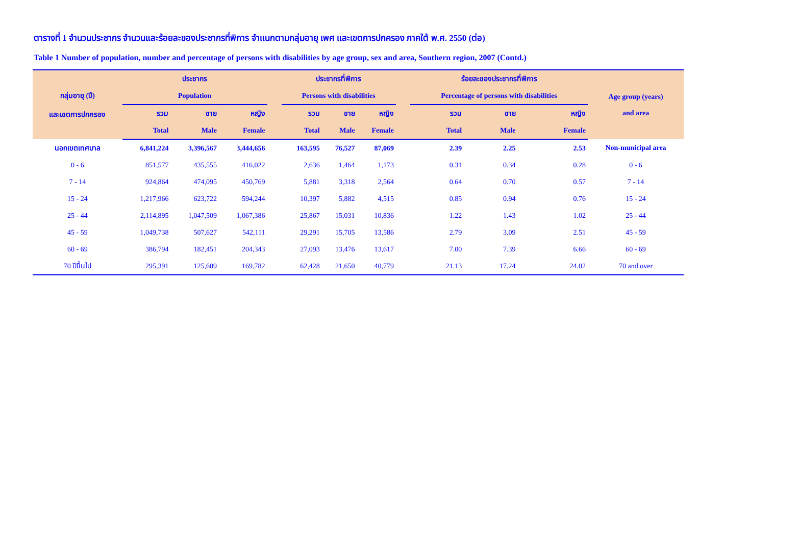ตารางที่ 1 จำนวนประชากร จำนวนและร้อยละของประชากรที่พิการ จำแนกตามกลุ่มอายุ เพศ และเขตการปกครอง ภาคใต้ พ.ศ. 2550 (ต่อ)
Table 1 Number of population, number and percentage of persons with disabilities by age group, sex and area, Southern region, 2007 (Contd.)
| กลุ่มอายุ (ปี) และเขตการปกครอง | ประชากร | | | | ประชากรที่พิการ | | | | ร้อยละของประชากรที่พิการ | | | Age group (years) and area |
| --- | --- | --- | --- | --- | --- | --- | --- | --- | --- | --- | --- | --- |
| | Population | | | | Persons with disabilities | | | | Percentage of persons with disabilities | | | |
| | รวม | ชาย | หญิง | | รวม | ชาย | หญิง | | รวม | ชาย | หญิง | |
| | Total | Male | Female | | Total | Male | Female | | Total | Male | Female | |
| นอกเขตเทศบาล | 6,841,224 | 3,396,567 | 3,444,656 | | 163,595 | 76,527 | 87,069 | | 2.39 | 2.25 | 2.53 | Non-municipal area |
| 0 - 6 | 851,577 | 435,555 | 416,022 | | 2,636 | 1,464 | 1,173 | | 0.31 | 0.34 | 0.28 | 0 - 6 |
| 7 - 14 | 924,864 | 474,095 | 450,769 | | 5,881 | 3,318 | 2,564 | | 0.64 | 0.70 | 0.57 | 7 - 14 |
| 15 - 24 | 1,217,966 | 623,722 | 594,244 | | 10,397 | 5,882 | 4,515 | | 0.85 | 0.94 | 0.76 | 15 - 24 |
| 25 - 44 | 2,114,895 | 1,047,509 | 1,067,386 | | 25,867 | 15,031 | 10,836 | | 1.22 | 1.43 | 1.02 | 25 - 44 |
| 45 - 59 | 1,049,738 | 507,627 | 542,111 | | 29,291 | 15,705 | 13,586 | | 2.79 | 3.09 | 2.51 | 45 - 59 |
| 60 - 69 | 386,794 | 182,451 | 204,343 | | 27,093 | 13,476 | 13,617 | | 7.00 | 7.39 | 6.66 | 60 - 69 |
| 70 ปีขึ้นไป | 295,391 | 125,609 | 169,782 | | 62,428 | 21,650 | 40,779 | | 21.13 | 17.24 | 24.02 | 70 and over |